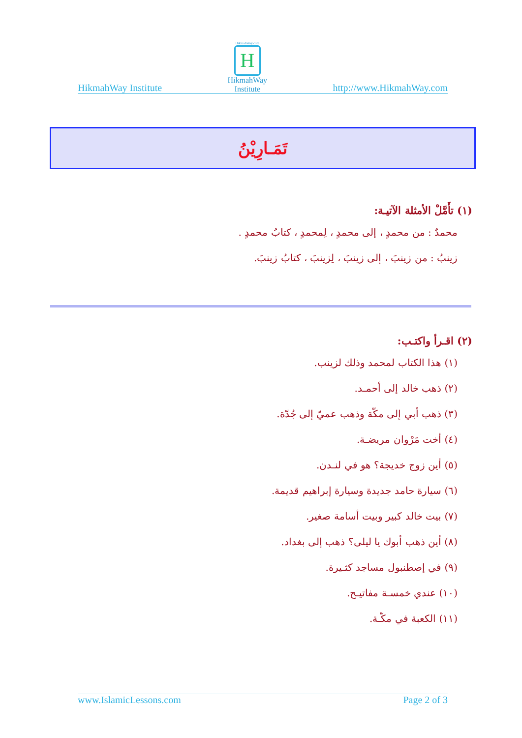HikmahWay Institute
HikmahWay.com
H
HikmahWay
Institute
http://www.HikmahWay.com
تَمَـارِيْنُ
(١) تأَمَّلْ الأمثلة الآتيـة:
محمدٌ : من محمدٍ ، إلى محمدٍ ، لِمحمدٍ ، كتابُ محمدٍ .
زينبُ : من زينبَ ، إلى زينبَ ، لِزينبَ ، كتابُ زينبَ.
(٢) اقـرأ واكتـب:
(١) هذا الكتاب لمحمد وذلك لزينب.
(٢) ذهب خالد إلى أحمـد.
(٣) ذهب أبي إلى مكّة وذهب عميّ إلى جُدّة.
(٤) أخت مَرْوان مريضـة.
(٥) أين زوج خديجة؟ هو في لنـدن.
(٦) سيارة حامد جديدة وسيارة إبراهيم قديمة.
(٧) بيت خالد كبير وبيت أسامة صغير.
(٨) أين ذهب أبوك يا ليلى؟ ذهب إلى بغداد.
(٩) في إصطنبول مساجد كثـيرة.
(١٠) عندي خمسـة مفاتيـح.
(١١) الكعبة في مكّـة.
www.IslamicLessons.com Page 2 of 3